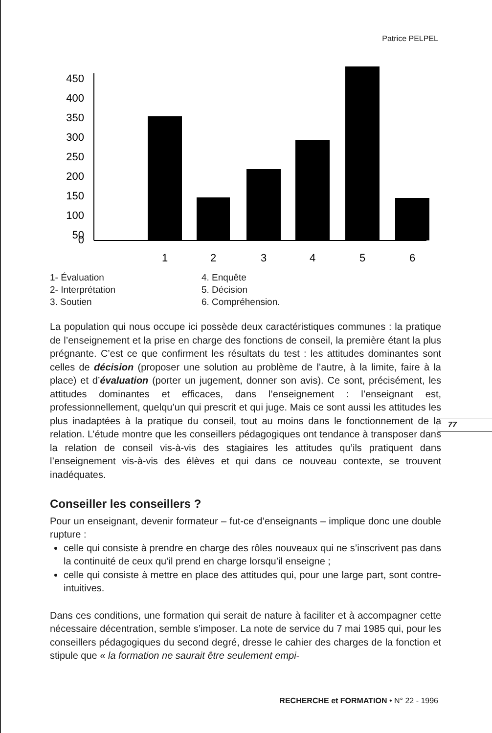Patrice PELPEL
450
400
350
300
250
200
150
100
50
0
1
2
3
4
5
6
1- Évaluation
2- Interprétation
3. Soutien
4. Enquête
5. Décision
6. Compréhension.
La population qui nous occupe ici possède deux caractéristiques communes : la pratique de l’enseignement et la prise en charge des fonctions de conseil, la première étant la plus prégnante. C’est ce que confirment les résultats du test : les attitudes dominantes sont celles de décision (proposer une solution au problème de l’autre, à la limite, faire à la place) et d’évaluation (porter un jugement, donner son avis). Ce sont, précisément, les attitudes dominantes et efficaces, dans l’enseignement : l’enseignant est, professionnellement, quelqu’un qui prescrit et qui juge. Mais ce sont aussi les attitudes les plus inadaptées à la pratique du conseil, tout au moins dans le fonctionnement de la relation. L’étude montre que les conseillers pédagogiques ont tendance à transposer dans la relation de conseil vis-à-vis des stagiaires les attitudes qu’ils pratiquent dans l’enseignement vis-à-vis des élèves et qui dans ce nouveau contexte, se trouvent inadéquates.
Conseiller les conseillers ?
Pour un enseignant, devenir formateur – fut-ce d’enseignants – implique donc une double rupture :
celle qui consiste à prendre en charge des rôles nouveaux qui ne s’inscrivent pas dans la continuité de ceux qu’il prend en charge lorsqu’il enseigne ;
celle qui consiste à mettre en place des attitudes qui, pour une large part, sont contre-intuitives.
Dans ces conditions, une formation qui serait de nature à faciliter et à accompagner cette nécessaire décentration, semble s’imposer. La note de service du 7 mai 1985 qui, pour les conseillers pédagogiques du second degré, dresse le cahier des charges de la fonction et stipule que « la formation ne saurait être seulement empi-
77
RECHERCHE et FORMATION • N° 22 - 1996